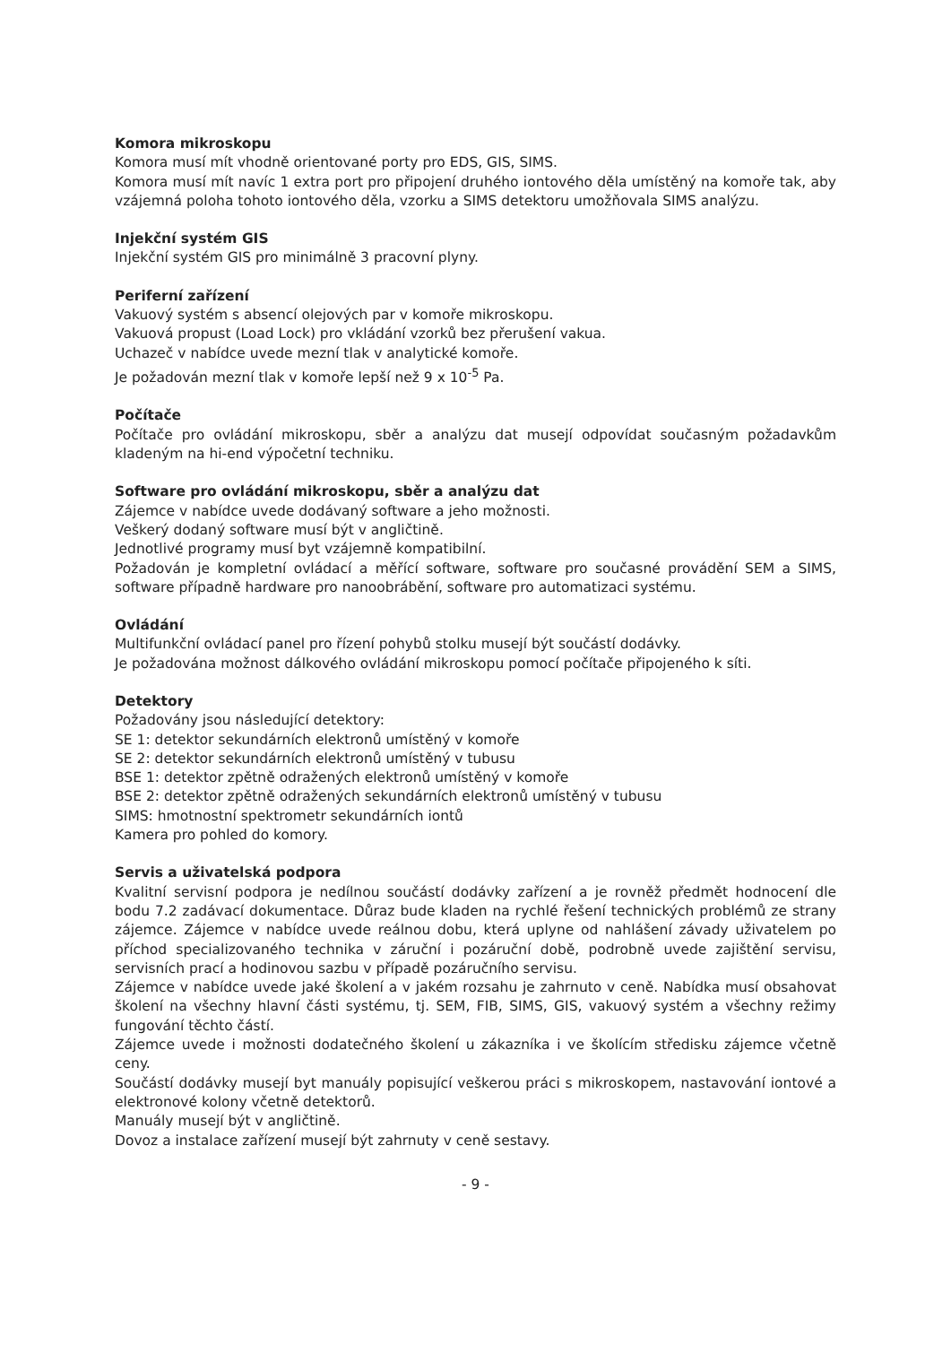Komora mikroskopu
Komora musí mít vhodně orientované porty pro EDS, GIS, SIMS.
Komora musí mít navíc 1 extra port pro připojení druhého iontového děla umístěný na komoře tak, aby vzájemná poloha tohoto iontového děla, vzorku a SIMS detektoru umožňovala SIMS analýzu.
Injekční systém GIS
Injekční systém GIS pro minimálně 3 pracovní plyny.
Periferní zařízení
Vakuový systém s absencí olejových par v komoře mikroskopu.
Vakuová propust (Load Lock) pro vkládání vzorků bez přerušení vakua.
Uchazeč v nabídce uvede mezní tlak v analytické komoře.
Je požadován mezní tlak v komoře lepší než 9 x 10<sup>-5</sup> Pa.
Počítače
Počítače pro ovládání mikroskopu, sběr a analýzu dat musejí odpovídat současným požadavkům kladeným na hi-end výpočetní techniku.
Software pro ovládání mikroskopu, sběr a analýzu dat
Zájemce v nabídce uvede dodávaný software a jeho možnosti.
Veškerý dodaný software musí být v angličtině.
Jednotlivé programy musí byt vzájemně kompatibilní.
Požadován je kompletní ovládací a měřící software, software pro současné provádění SEM a SIMS, software případně hardware pro nanoobrábění, software pro automatizaci systému.
Ovládání
Multifunkční ovládací panel pro řízení pohybů stolku musejí být součástí dodávky.
Je požadována možnost dálkového ovládání mikroskopu pomocí počítače připojeného k síti.
Detektory
Požadovány jsou následující detektory:
SE 1: detektor sekundárních elektronů umístěný v komoře
SE 2: detektor sekundárních elektronů umístěný v tubusu
BSE 1: detektor zpětně odražených elektronů umístěný v komoře
BSE 2: detektor zpětně odražených sekundárních elektronů umístěný v tubusu
SIMS: hmotnostní spektrometr sekundárních iontů
Kamera pro pohled do komory.
Servis a uživatelská podpora
Kvalitní servisní podpora je nedílnou součástí dodávky zařízení a je rovněž předmět hodnocení dle bodu 7.2 zadávací dokumentace. Důraz bude kladen na rychlé řešení technických problémů ze strany zájemce. Zájemce v nabídce uvede reálnou dobu, která uplyne od nahlášení závady uživatelem po příchod specializovaného technika v záruční i pozáruční době, podrobně uvede zajištění servisu, servisních prací a hodinovou sazbu v případě pozáručního servisu.
Zájemce v nabídce uvede jaké školení a v jakém rozsahu je zahrnuto v ceně. Nabídka musí obsahovat školení na všechny hlavní části systému, tj. SEM, FIB, SIMS, GIS, vakuový systém a všechny režimy fungování těchto částí.
Zájemce uvede i možnosti dodatečného školení u zákazníka i ve školícím středisku zájemce včetně ceny.
Součástí dodávky musejí byt manuály popisující veškerou práci s mikroskopem, nastavování iontové a elektronové kolony včetně detektorů.
Manuály musejí být v angličtině.
Dovoz a instalace zařízení musejí být zahrnuty v ceně sestavy.
- 9 -